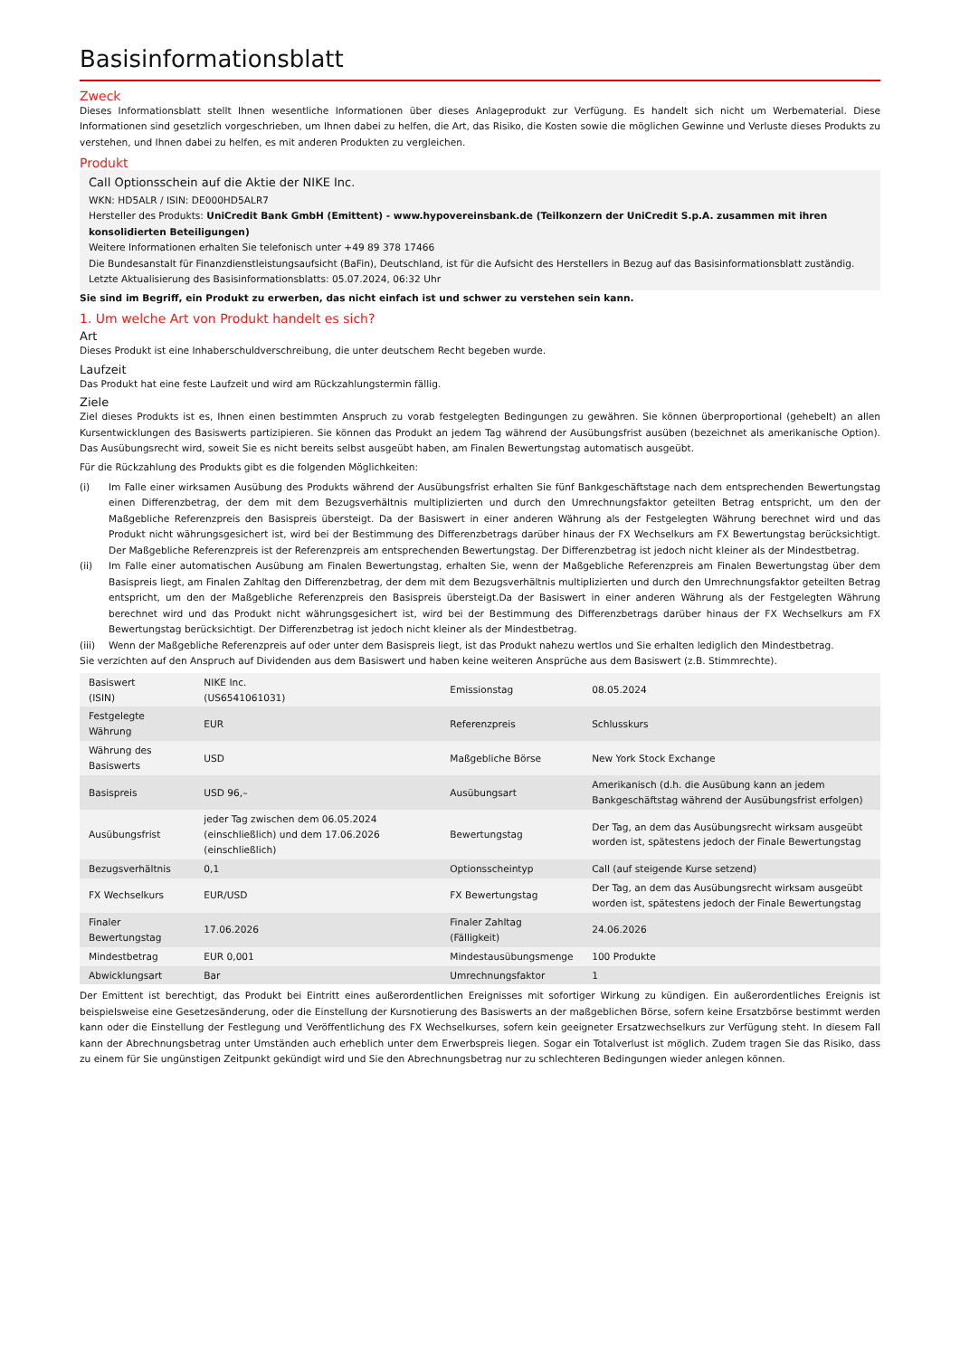Basisinformationsblatt
Zweck
Dieses Informationsblatt stellt Ihnen wesentliche Informationen über dieses Anlageprodukt zur Verfügung. Es handelt sich nicht um Werbematerial. Diese Informationen sind gesetzlich vorgeschrieben, um Ihnen dabei zu helfen, die Art, das Risiko, die Kosten sowie die möglichen Gewinne und Verluste dieses Produkts zu verstehen, und Ihnen dabei zu helfen, es mit anderen Produkten zu vergleichen.
Produkt
Call Optionsschein auf die Aktie der NIKE Inc.
WKN: HD5ALR / ISIN: DE000HD5ALR7
Hersteller des Produkts: UniCredit Bank GmbH (Emittent) - www.hypovereinsbank.de (Teilkonzern der UniCredit S.p.A. zusammen mit ihren konsolidierten Beteiligungen)
Weitere Informationen erhalten Sie telefonisch unter +49 89 378 17466
Die Bundesanstalt für Finanzdienstleistungsaufsicht (BaFin), Deutschland, ist für die Aufsicht des Herstellers in Bezug auf das Basisinformationsblatt zuständig.
Letzte Aktualisierung des Basisinformationsblatts: 05.07.2024, 06:32 Uhr
Sie sind im Begriff, ein Produkt zu erwerben, das nicht einfach ist und schwer zu verstehen sein kann.
1. Um welche Art von Produkt handelt es sich?
Art
Dieses Produkt ist eine Inhaberschuldverschreibung, die unter deutschem Recht begeben wurde.
Laufzeit
Das Produkt hat eine feste Laufzeit und wird am Rückzahlungstermin fällig.
Ziele
Ziel dieses Produkts ist es, Ihnen einen bestimmten Anspruch zu vorab festgelegten Bedingungen zu gewähren. Sie können überproportional (gehebelt) an allen Kursentwicklungen des Basiswerts partizipieren. Sie können das Produkt an jedem Tag während der Ausübungsfrist ausüben (bezeichnet als amerikanische Option). Das Ausübungsrecht wird, soweit Sie es nicht bereits selbst ausgeübt haben, am Finalen Bewertungstag automatisch ausgeübt.
Für die Rückzahlung des Produkts gibt es die folgenden Möglichkeiten:
(i) Im Falle einer wirksamen Ausübung des Produkts während der Ausübungsfrist erhalten Sie fünf Bankgeschäftstage nach dem entsprechenden Bewertungstag einen Differenzbetrag, der dem mit dem Bezugsverhältnis multiplizierten und durch den Umrechnungsfaktor geteilten Betrag entspricht, um den der Maßgebliche Referenzpreis den Basispreis übersteigt. Da der Basiswert in einer anderen Währung als der Festgelegten Währung berechnet wird und das Produkt nicht währungsgesichert ist, wird bei der Bestimmung des Differenzbetrags darüber hinaus der FX Wechselkurs am FX Bewertungstag berücksichtigt. Der Maßgebliche Referenzpreis ist der Referenzpreis am entsprechenden Bewertungstag. Der Differenzbetrag ist jedoch nicht kleiner als der Mindestbetrag.
(ii) Im Falle einer automatischen Ausübung am Finalen Bewertungstag, erhalten Sie, wenn der Maßgebliche Referenzpreis am Finalen Bewertungstag über dem Basispreis liegt, am Finalen Zahltag den Differenzbetrag, der dem mit dem Bezugsverhältnis multiplizierten und durch den Umrechnungsfaktor geteilten Betrag entspricht, um den der Maßgebliche Referenzpreis den Basispreis übersteigt.Da der Basiswert in einer anderen Währung als der Festgelegten Währung berechnet wird und das Produkt nicht währungsgesichert ist, wird bei der Bestimmung des Differenzbetrags darüber hinaus der FX Wechselkurs am FX Bewertungstag berücksichtigt. Der Differenzbetrag ist jedoch nicht kleiner als der Mindestbetrag.
(iii) Wenn der Maßgebliche Referenzpreis auf oder unter dem Basispreis liegt, ist das Produkt nahezu wertlos und Sie erhalten lediglich den Mindestbetrag.
Sie verzichten auf den Anspruch auf Dividenden aus dem Basiswert und haben keine weiteren Ansprüche aus dem Basiswert (z.B. Stimmrechte).
| Basiswert (ISIN) | NIKE Inc. (US6541061031) | Emissionstag | 08.05.2024 |
| Festgelegte Währung | EUR | Referenzpreis | Schlusskurs |
| Währung des Basiswerts | USD | Maßgebliche Börse | New York Stock Exchange |
| Basispreis | USD 96,– | Ausübungsart | Amerikanisch (d.h. die Ausübung kann an jedem Bankgeschäftstag während der Ausübungsfrist erfolgen) |
| Ausübungsfrist | jeder Tag zwischen dem 06.05.2024 (einschließlich) und dem 17.06.2026 (einschließlich) | Bewertungstag | Der Tag, an dem das Ausübungsrecht wirksam ausgeübt worden ist, spätestens jedoch der Finale Bewertungstag |
| Bezugsverhältnis | 0,1 | Optionsscheintyp | Call (auf steigende Kurse setzend) |
| FX Wechselkurs | EUR/USD | FX Bewertungstag | Der Tag, an dem das Ausübungsrecht wirksam ausgeübt worden ist, spätestens jedoch der Finale Bewertungstag |
| Finaler Bewertungstag | 17.06.2026 | Finaler Zahltag (Fälligkeit) | 24.06.2026 |
| Mindestbetrag | EUR 0,001 | Mindestausübungsmenge | 100 Produkte |
| Abwicklungsart | Bar | Umrechnungsfaktor | 1 |
Der Emittent ist berechtigt, das Produkt bei Eintritt eines außerordentlichen Ereignisses mit sofortiger Wirkung zu kündigen. Ein außerordentliches Ereignis ist beispielsweise eine Gesetzesänderung, oder die Einstellung der Kursnotierung des Basiswerts an der maßgeblichen Börse, sofern keine Ersatzbörse bestimmt werden kann oder die Einstellung der Festlegung und Veröffentlichung des FX Wechselkurses, sofern kein geeigneter Ersatzwechselkurs zur Verfügung steht. In diesem Fall kann der Abrechnungsbetrag unter Umständen auch erheblich unter dem Erwerbspreis liegen. Sogar ein Totalverlust ist möglich. Zudem tragen Sie das Risiko, dass zu einem für Sie ungünstigen Zeitpunkt gekündigt wird und Sie den Abrechnungsbetrag nur zu schlechteren Bedingungen wieder anlegen können.